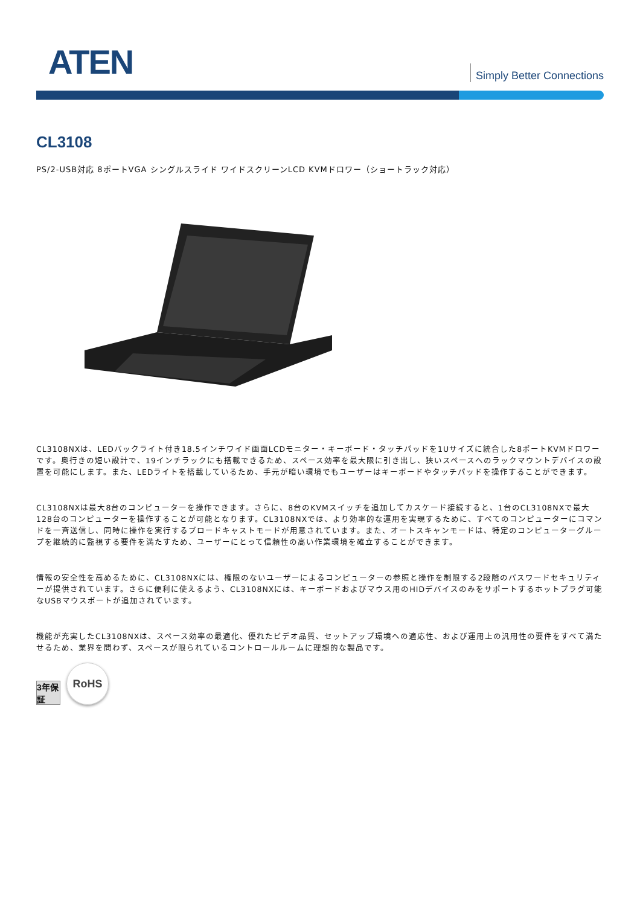ATEN Simply Better Connections
CL3108
PS/2-USB対応 8ポートVGA シングルスライド ワイドスクリーンLCD KVMドロワー（ショートラック対応）
CL3108NXは、LEDバックライト付き18.5インチワイド画面LCDモニター・キーボード・タッチパッドを1Uサイズに統合した8ポートKVMドロワーです。奥行きの短い設計で、19インチラックにも搭載できるため、スペース効率を最大限に引き出し、狭いスペースへのラックマウントデバイスの設置を可能にします。また、LEDライトを搭載しているため、手元が暗い環境でもユーザーはキーボードやタッチパッドを操作することができます。
CL3108NXは最大8台のコンピューターを操作できます。さらに、8台のKVMスイッチを追加してカスケード接続すると、1台のCL3108NXで最大128台のコンピューターを操作することが可能となります。CL3108NXでは、より効率的な運用を実現するために、すべてのコンピューターにコマンドを一斉送信し、同時に操作を実行するブロードキャストモードが用意されています。また、オートスキャンモードは、特定のコンピューターグループを継続的に監視する要件を満たすため、ユーザーにとって信頼性の高い作業環境を確立することができます。
情報の安全性を高めるために、CL3108NXには、権限のないユーザーによるコンピューターの参照と操作を制限する2段階のパスワードセキュリティーが提供されています。さらに便利に使えるよう、CL3108NXには、キーボードおよびマウス用のHIDデバイスのみをサポートするホットプラグ可能なUSBマウスポートが追加されています。
機能が充実したCL3108NXは、スペース効率の最適化、優れたビデオ品質、セットアップ環境への適応性、および運用上の汎用性の要件をすべて満たせるため、業界を問わず、スペースが限られているコントロールルームに理想的な製品です。
3年保証
RoHS